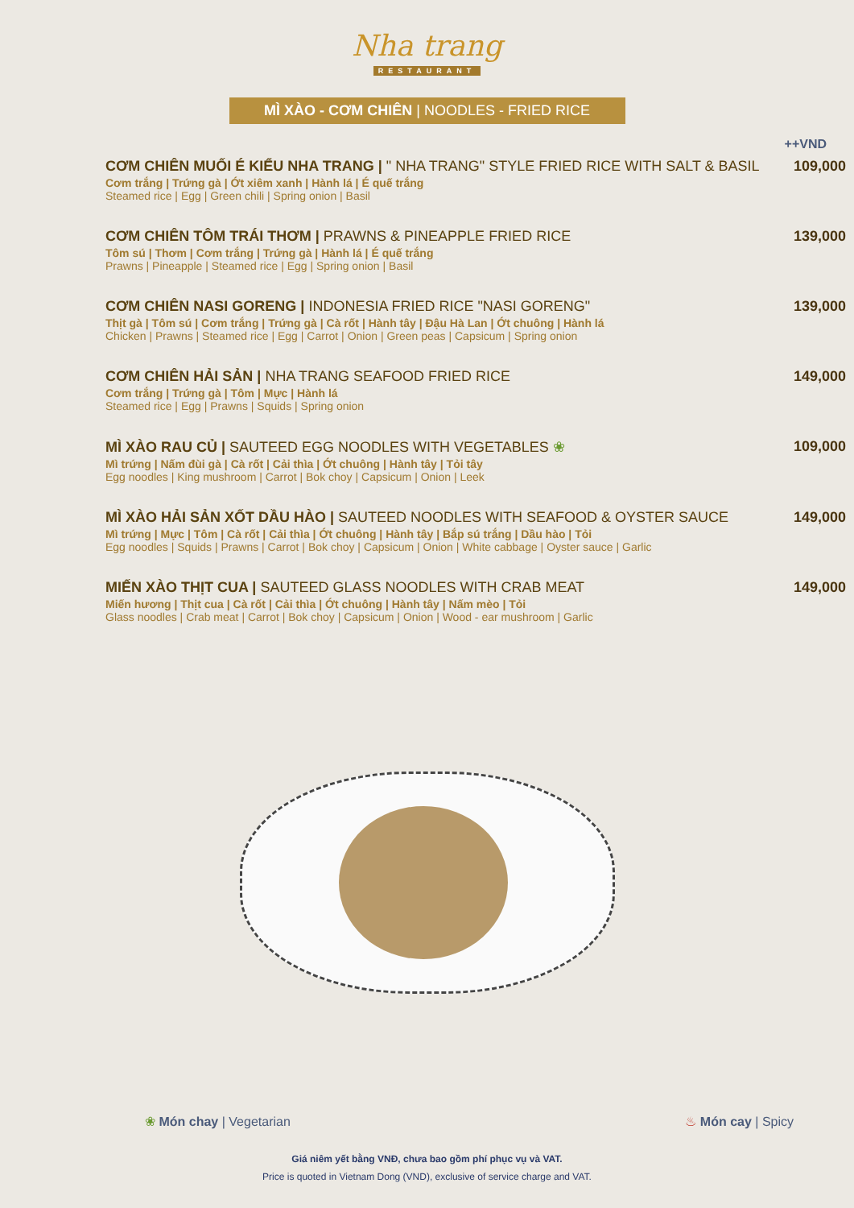Nha trang
RESTAURANT
MÌ XÀO - CƠM CHIÊN | NOODLES - FRIED RICE
++VND
CƠM CHIÊN MUỐI É KIỂU NHA TRANG | " NHA TRANG" STYLE FRIED RICE WITH SALT & BASIL
Cơm trắng | Trứng gà | Ớt xiêm xanh | Hành lá | É quế trắng
Steamed rice | Egg | Green chili | Spring onion | Basil
109,000
CƠM CHIÊN TÔM TRÁI THƠM | PRAWNS & PINEAPPLE FRIED RICE
Tôm sú | Thơm | Cơm trắng | Trứng gà | Hành lá | É quế trắng
Prawns | Pineapple | Steamed rice | Egg | Spring onion | Basil
139,000
CƠM CHIÊN NASI GORENG | INDONESIA FRIED RICE "NASI GORENG"
Thịt gà | Tôm sú | Cơm trắng | Trứng gà | Cà rốt | Hành tây | Đậu Hà Lan | Ớt chuông | Hành lá
Chicken | Prawns | Steamed rice | Egg | Carrot | Onion | Green peas | Capsicum | Spring onion
139,000
CƠM CHIÊN HẢI SẢN | NHA TRANG SEAFOOD FRIED RICE
Cơm trắng | Trứng gà | Tôm | Mực | Hành lá
Steamed rice | Egg | Prawns | Squids | Spring onion
149,000
MÌ XÀO RAU CỦ | SAUTEED EGG NOODLES WITH VEGETABLES ❀
Mì trứng | Nấm đùi gà | Cà rốt | Cải thìa | Ớt chuông | Hành tây | Tỏi tây
Egg noodles | King mushroom | Carrot | Bok choy | Capsicum | Onion | Leek
109,000
MÌ XÀO HẢI SẢN XỐT DẦU HÀO | SAUTEED NOODLES WITH SEAFOOD & OYSTER SAUCE
Mì trứng | Mực | Tôm | Cà rốt | Cải thìa | Ớt chuông | Hành tây | Bắp sú trắng | Dầu hào | Tỏi
Egg noodles | Squids | Prawns | Carrot | Bok choy | Capsicum | Onion | White cabbage | Oyster sauce | Garlic
149,000
MIẾN XÀO THỊT CUA | SAUTEED GLASS NOODLES WITH CRAB MEAT
Miến hương | Thịt cua | Cà rốt | Cải thìa | Ớt chuông | Hành tây | Nấm mèo | Tỏi
Glass noodles | Crab meat | Carrot | Bok choy | Capsicum | Onion | Wood - ear mushroom | Garlic
149,000
❀ Món chay | Vegetarian ♨ Món cay | Spicy
Giá niêm yết bằng VNĐ, chưa bao gồm phí phục vụ và VAT.
Price is quoted in Vietnam Dong (VND), exclusive of service charge and VAT.